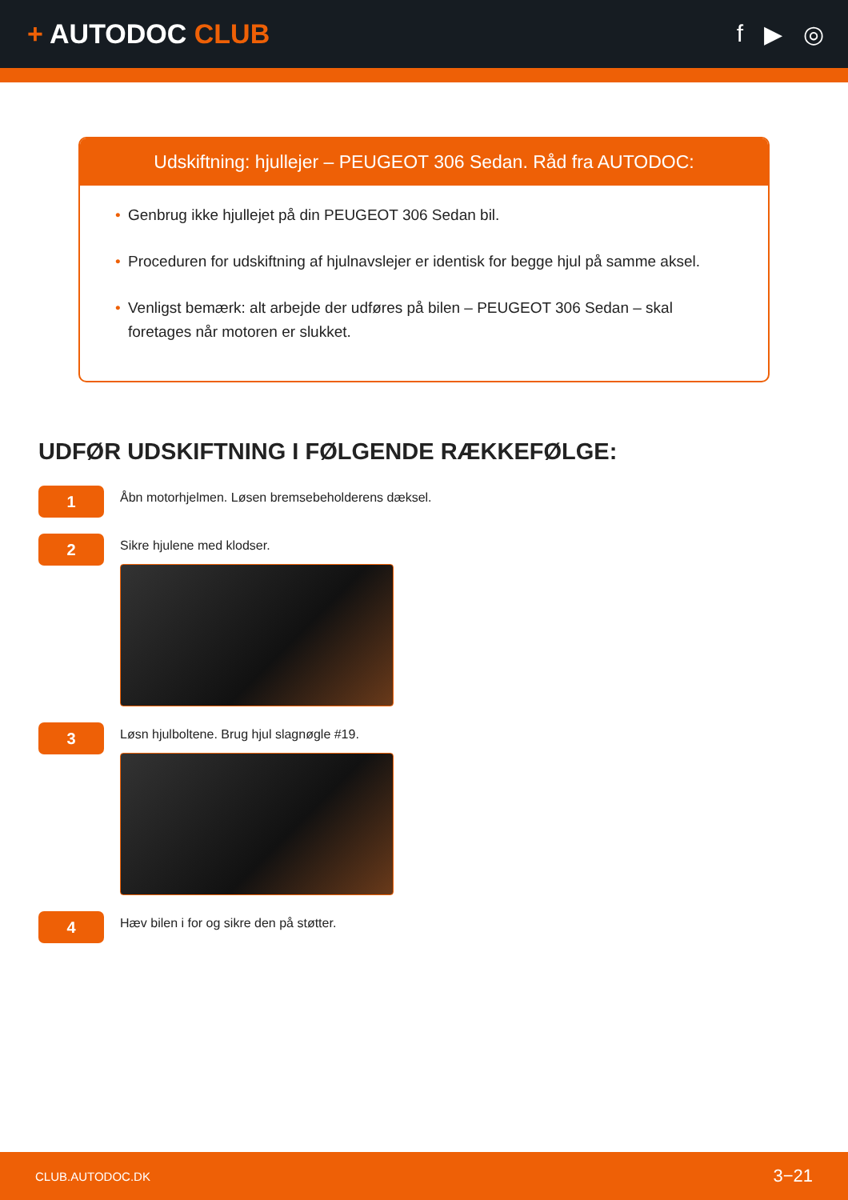+ AUTODOC CLUB f ▶ ◎
Udskiftning: hjullejer – PEUGEOT 306 Sedan. Råd fra AUTODOC:
• Genbrug ikke hjullejet på din PEUGEOT 306 Sedan bil.
• Proceduren for udskiftning af hjulnavslejer er identisk for begge hjul på samme aksel.
• Venligst bemærk: alt arbejde der udføres på bilen – PEUGEOT 306 Sedan – skal foretages når motoren er slukket.
UDFØR UDSKIFTNING I FØLGENDE RÆKKEFØLGE:
1
Åbn motorhjelmen. Løsen bremsebeholderens dæksel.
2
Sikre hjulene med klodser.
3
Løsn hjulboltene. Brug hjul slagnøgle #19.
4
Hæv bilen i for og sikre den på støtter.
CLUB.AUTODOC.DK 3−21